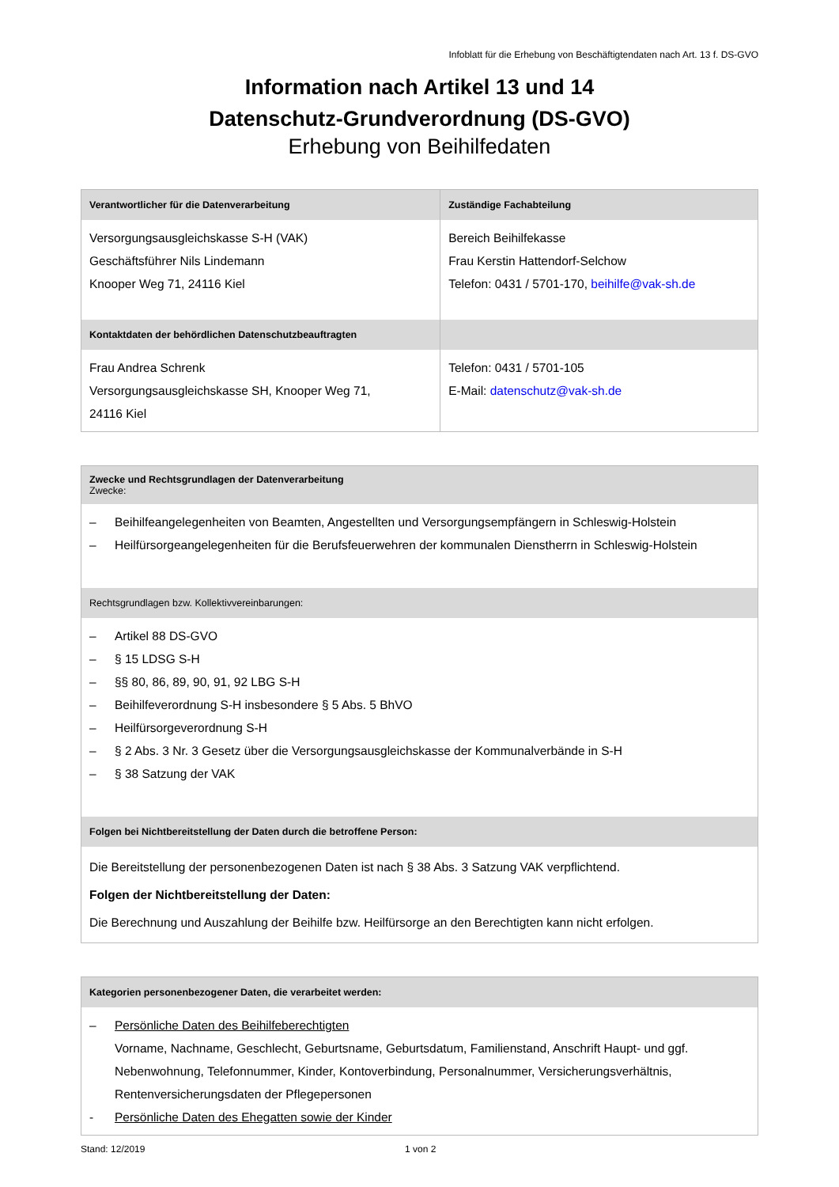Infoblatt für die Erhebung von Beschäftigtendaten nach Art. 13 f. DS-GVO
Information nach Artikel 13 und 14
Datenschutz-Grundverordnung (DS-GVO)
Erhebung von Beihilfedaten
| Verantwortlicher für die Datenverarbeitung | Zuständige Fachabteilung |
| --- | --- |
| Versorgungsausgleichskasse S-H (VAK) Geschäftsführer Nils Lindemann Knooper Weg 71, 24116 Kiel | Bereich Beihilfekasse Frau Kerstin Hattendorf-Selchow Telefon: 0431 / 5701-170, beihilfe@vak-sh.de |
| Kontaktdaten der behördlichen Datenschutzbeauftragten | |
| Frau Andrea Schrenk Versorgungsausgleichskasse SH, Knooper Weg 71, 24116 Kiel | Telefon: 0431 / 5701-105 E-Mail: datenschutz@vak-sh.de |
| Zwecke und Rechtsgrundlagen der Datenverarbeitung Zwecke: |
| --- |
| – Beihilfeangelegenheiten von Beamten, Angestellten und Versorgungsempfängern in Schleswig-Holstein – Heilfürsorgeangelegenheiten für die Berufsfeuerwehren der kommunalen Dienstherrn in Schleswig-Holstein |
| Rechtsgrundlagen bzw. Kollektivvereinbarungen: |
| – Artikel 88 DS-GVO – § 15 LDSG S-H – §§ 80, 86, 89, 90, 91, 92 LBG S-H – Beihilfeverordnung S-H insbesondere § 5 Abs. 5 BhVO – Heilfürsorgeverordnung S-H – § 2 Abs. 3 Nr. 3 Gesetz über die Versorgungsausgleichskasse der Kommunalverbände in S-H – § 38 Satzung der VAK |
| Folgen bei Nichtbereitstellung der Daten durch die betroffene Person: |
| Die Bereitstellung der personenbezogenen Daten ist nach § 38 Abs. 3 Satzung VAK verpflichtend. Folgen der Nichtbereitstellung der Daten: Die Berechnung und Auszahlung der Beihilfe bzw. Heilfürsorge an den Berechtigten kann nicht erfolgen. |
| Kategorien personenbezogener Daten, die verarbeitet werden: |
| --- |
| – Persönliche Daten des Beihilfeberechtigten Vorname, Nachname, Geschlecht, Geburtsname, Geburtsdatum, Familienstand, Anschrift Haupt- und ggf. Nebenwohnung, Telefonnummer, Kinder, Kontoverbindung, Personalnummer, Versicherungsverhältnis, Rentenversicherungsdaten der Pflegepersonen - Persönliche Daten des Ehegatten sowie der Kinder |
Stand: 12/2019 1 von 2